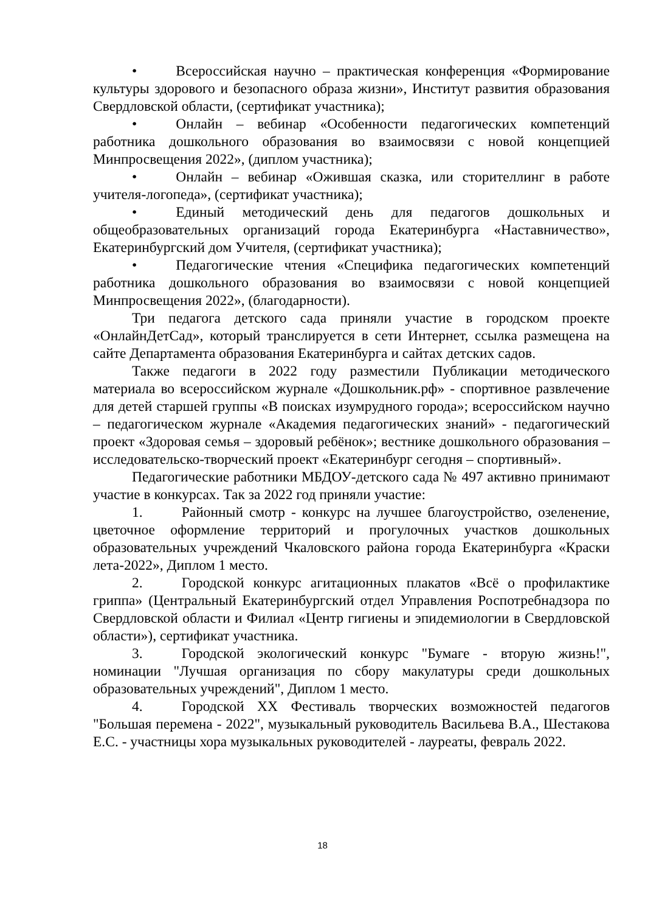• Всероссийская научно – практическая конференция «Формирование культуры здорового и безопасного образа жизни», Институт развития образования Свердловской области, (сертификат участника);
• Онлайн – вебинар «Особенности педагогических компетенций работника дошкольного образования во взаимосвязи с новой концепцией Минпросвещения 2022», (диплом участника);
• Онлайн – вебинар «Ожившая сказка, или сторителлинг в работе учителя-логопеда», (сертификат участника);
• Единый методический день для педагогов дошкольных и общеобразовательных организаций города Екатеринбурга «Наставничество», Екатеринбургский дом Учителя, (сертификат участника);
• Педагогические чтения «Специфика педагогических компетенций работника дошкольного образования во взаимосвязи с новой концепцией Минпросвещения 2022», (благодарности).
Три педагога детского сада приняли участие в городском проекте «ОнлайнДетСад», который транслируется в сети Интернет, ссылка размещена на сайте Департамента образования Екатеринбурга и сайтах детских садов.
Также педагоги в 2022 году разместили Публикации методического материала во всероссийском журнале «Дошкольник.рф» - спортивное развлечение для детей старшей группы «В поисках изумрудного города»; всероссийском научно – педагогическом журнале «Академия педагогических знаний» - педагогический проект «Здоровая семья – здоровый ребёнок»; вестнике дошкольного образования – исследовательско-творческий проект «Екатеринбург сегодня – спортивный».
Педагогические работники МБДОУ-детского сада № 497 активно принимают участие в конкурсах. Так за 2022 год приняли участие:
1. Районный смотр - конкурс на лучшее благоустройство, озеленение, цветочное оформление территорий и прогулочных участков дошкольных образовательных учреждений Чкаловского района города Екатеринбурга «Краски лета-2022», Диплом 1 место.
2. Городской конкурс агитационных плакатов «Всё о профилактике гриппа» (Центральный Екатеринбургский отдел Управления Роспотребнадзора по Свердловской области и Филиал «Центр гигиены и эпидемиологии в Свердловской области»), сертификат участника.
3. Городской экологический конкурс "Бумаге - вторую жизнь!", номинации "Лучшая организация по сбору макулатуры среди дошкольных образовательных учреждений", Диплом 1 место.
4. Городской XX Фестиваль творческих возможностей педагогов "Большая перемена - 2022", музыкальный руководитель Васильева В.А., Шестакова Е.С. - участницы хора музыкальных руководителей - лауреаты, февраль 2022.
18